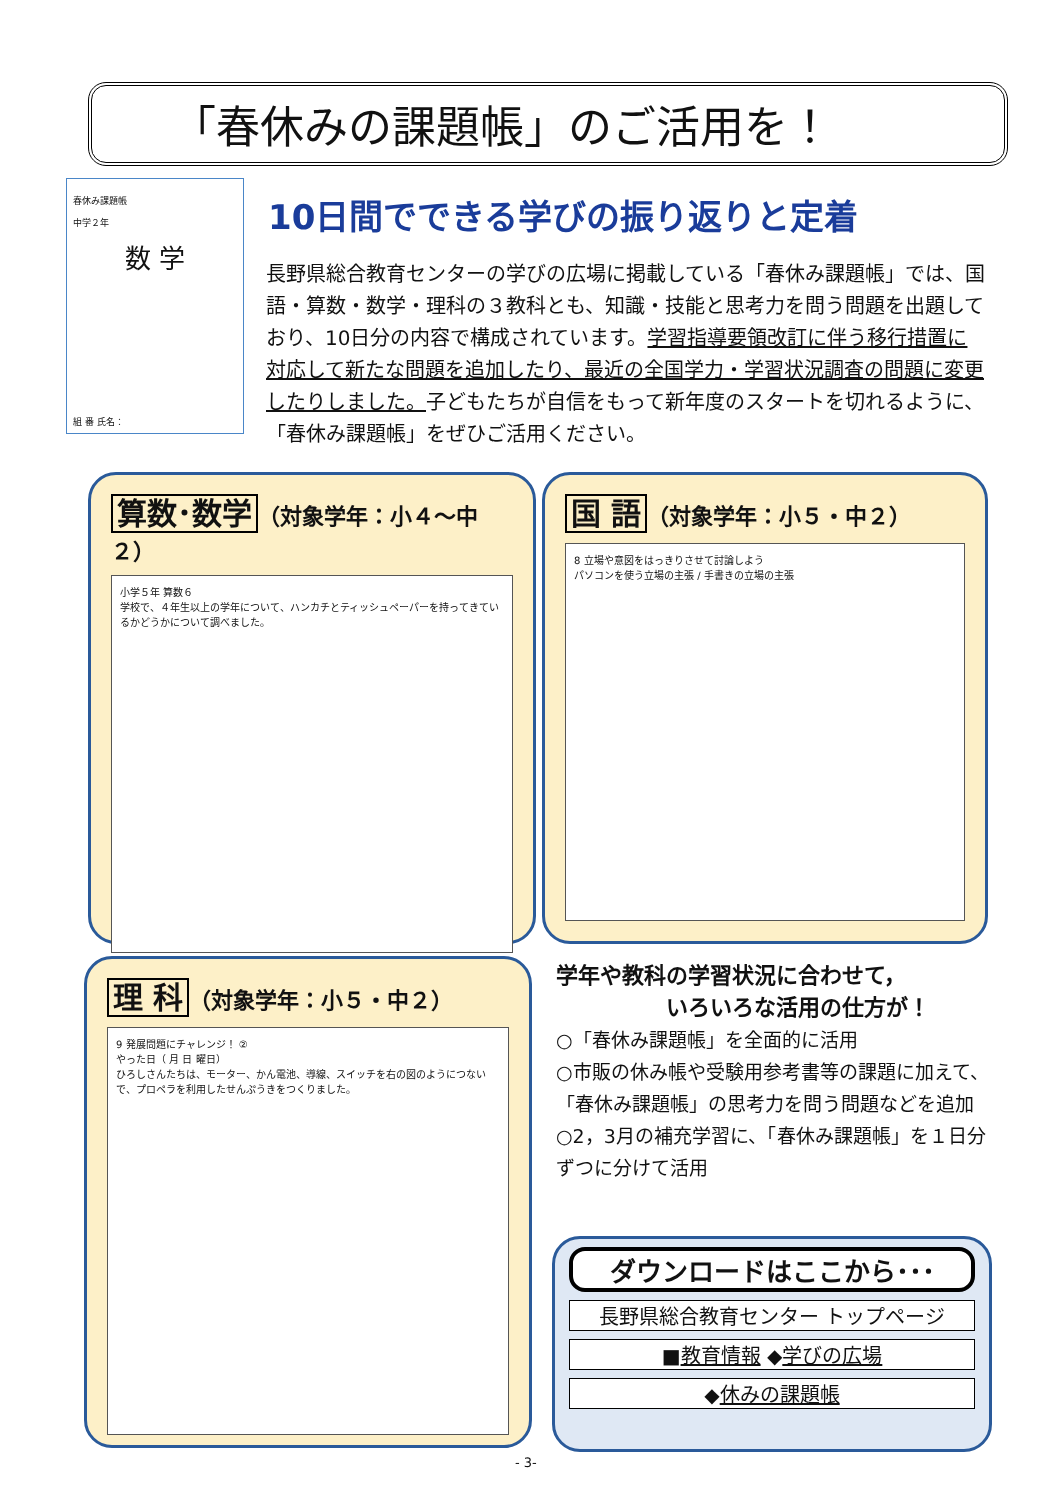「春休みの課題帳」のご活用を！
春休み課題帳
中学２年
数 学
組 番 氏名：
10日間でできる学びの振り返りと定着
長野県総合教育センターの学びの広場に掲載している「春休み課題帳」では、国語・算数・数学・理科の３教科とも、知識・技能と思考力を問う問題を出題しており、10日分の内容で構成されています。学習指導要領改訂に伴う移行措置に対応して新たな問題を追加したり、最近の全国学力・学習状況調査の問題に変更したりしました。子どもたちが自信をもって新年度のスタートを切れるように、「春休み課題帳」をぜひご活用ください。
算数･数学 （対象学年：小４～中２）
小学５年 算数６
学校で、４年生以上の学年について、ハンカチとティッシュペーパーを持ってきているかどうかについて調べました。
国 語 （対象学年：小５・中２）
8 立場や意図をはっきりさせて討論しよう
パソコンを使う立場の主張 / 手書きの立場の主張
理 科 （対象学年：小５・中２）
9 発展問題にチャレンジ！ ②
やった日（ 月 日 曜日）
ひろしさんたちは、モーター、かん電池、導線、スイッチを右の図のようにつないで、プロペラを利用したせんぷうきをつくりました。
学年や教科の学習状況に合わせて，
　　　　　いろいろな活用の仕方が！
○「春休み課題帳」を全面的に活用
○市販の休み帳や受験用参考書等の課題に加えて、「春休み課題帳」の思考力を問う問題などを追加
○2，3月の補充学習に、「春休み課題帳」を１日分ずつに分けて活用
ダウンロードはここから･･･
長野県総合教育センター トップページ
■教育情報 ◆学びの広場
◆休みの課題帳
- 3-